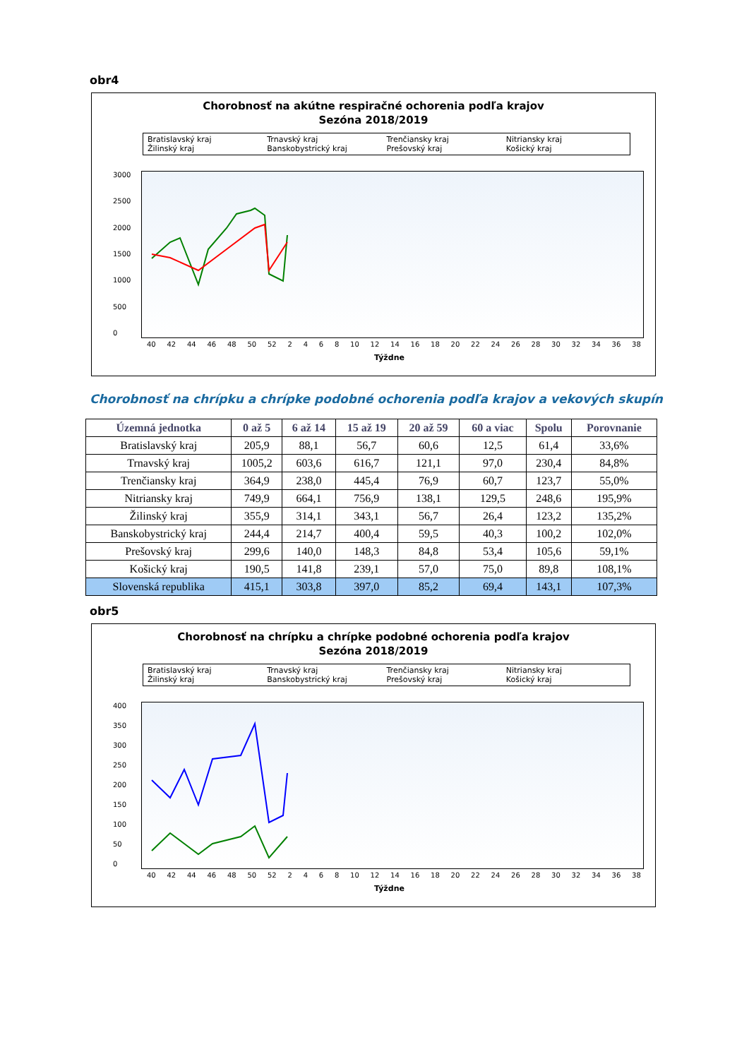obr4
Chorobnosť na akútne respiračné ochorenia podľa krajov
Sezóna 2018/2019
Bratislavský kraj Trnavský kraj Trenčiansky kraj Nitriansky kraj Žilinský kraj Banskobystrický kraj Prešovský kraj Košický kraj
3000
2500
2000
1500
1000
500
0
40 42 44 46 48 50 52 2468 10 12 14 16 18 20 22 24 26 28 30 32 34 36 38
Týždne
Chorobnosť na chrípku a chrípke podobné ochorenia podľa krajov a vekových skupín
| Územná jednotka | 0 až 5 | 6 až 14 | 15 až 19 | 20 až 59 | 60 a viac | Spolu | Porovnanie |
| --- | --- | --- | --- | --- | --- | --- | --- |
| Bratislavský kraj | 205,9 | 88,1 | 56,7 | 60,6 | 12,5 | 61,4 | 33,6% |
| Trnavský kraj | 1005,2 | 603,6 | 616,7 | 121,1 | 97,0 | 230,4 | 84,8% |
| Trenčiansky kraj | 364,9 | 238,0 | 445,4 | 76,9 | 60,7 | 123,7 | 55,0% |
| Nitriansky kraj | 749,9 | 664,1 | 756,9 | 138,1 | 129,5 | 248,6 | 195,9% |
| Žilinský kraj | 355,9 | 314,1 | 343,1 | 56,7 | 26,4 | 123,2 | 135,2% |
| Banskobystrický kraj | 244,4 | 214,7 | 400,4 | 59,5 | 40,3 | 100,2 | 102,0% |
| Prešovský kraj | 299,6 | 140,0 | 148,3 | 84,8 | 53,4 | 105,6 | 59,1% |
| Košický kraj | 190,5 | 141,8 | 239,1 | 57,0 | 75,0 | 89,8 | 108,1% |
| Slovenská republika | 415,1 | 303,8 | 397,0 | 85,2 | 69,4 | 143,1 | 107,3% |
obr5
Chorobnosť na chrípku a chrípke podobné ochorenia podľa krajov
Sezóna 2018/2019
Bratislavský kraj Trnavský kraj Trenčiansky kraj Nitriansky kraj Žilinský kraj Banskobystrický kraj Prešovský kraj Košický kraj
400
350
300
250
200
150
100
50
0
40 42 44 46 48 50 52 2468 10 12 14 16 18 20 22 24 26 28 30 32 34 36 38
Týždne